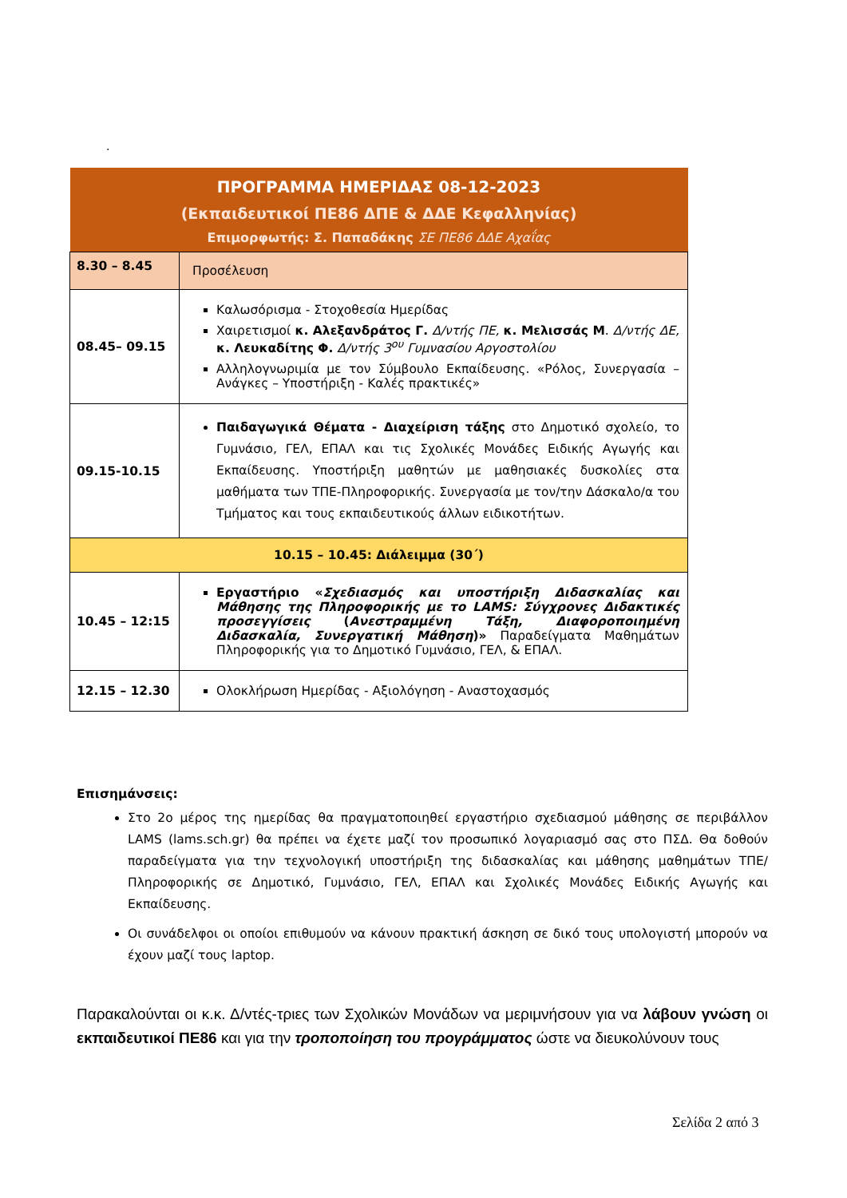.
| ΠΡΟΓΡΑΜΜΑ ΗΜΕΡΙΔΑΣ 08-12-2023 (Εκπαιδευτικοί ΠΕ86 ΔΠΕ & ΔΔΕ Κεφαλληνίας) Επιμορφωτής: Σ. Παπαδάκης ΣΕ ΠΕ86 ΔΔΕ Αχαΐας | |
| --- | --- |
| 8.30 – 8.45 | Προσέλευση |
| 08.45– 09.15 | Καλωσόρισμα - Στοχοθεσία Ημερίδας Χαιρετισμοί κ. Αλεξανδράτος Γ. Δ/ντής ΠΕ, κ. Μελισσάς Μ . Δ/ντής ΔΕ, κ. Λευκαδίτης Φ. Δ/ντής 3<sup>ου</sup> Γυμνασίου Αργοστολίου Αλληλογνωριμία με τον Σύμβουλο Εκπαίδευσης. «Ρόλος, Συνεργασία – Ανάγκες – Υποστήριξη - Καλές πρακτικές» |
| 09.15-10.15 | Παιδαγωγικά Θέματα - Διαχείριση τάξης στο Δημοτικό σχολείο, το Γυμνάσιο, ΓΕΛ, ΕΠΑΛ και τις Σχολικές Μονάδες Ειδικής Αγωγής και Εκπαίδευσης. Υποστήριξη μαθητών με μαθησιακές δυσκολίες στα μαθήματα των ΤΠΕ-Πληροφορικής. Συνεργασία με τον/την Δάσκαλο/α του Τμήματος και τους εκπαιδευτικούς άλλων ειδικοτήτων. |
| 10.15 – 10.45: Διάλειμμα (30΄) | |
| 10.45 – 12:15 | Εργαστήριο « Σχεδιασμός και υποστήριξη Διδασκαλίας και Μάθησης της Πληροφορικής με το LAMS: Σύγχρονες Διδακτικές προσεγγίσεις ( Ανεστραμμένη Τάξη, Διαφοροποιημένη Διδασκαλία, Συνεργατική Μάθηση )» Παραδείγματα Μαθημάτων Πληροφορικής για το Δημοτικό Γυμνάσιο, ΓΕΛ, & ΕΠΑΛ. |
| 12.15 – 12.30 | Ολοκλήρωση Ημερίδας - Αξιολόγηση - Αναστοχασμός |
Επισημάνσεις:
Στο 2ο μέρος της ημερίδας θα πραγματοποιηθεί εργαστήριο σχεδιασμού μάθησης σε περιβάλλον LAMS (lams.sch.gr) θα πρέπει να έχετε μαζί τον προσωπικό λογαριασμό σας στο ΠΣΔ. Θα δοθούν παραδείγματα για την τεχνολογική υποστήριξη της διδασκαλίας και μάθησης μαθημάτων ΤΠΕ/ Πληροφορικής σε Δημοτικό, Γυμνάσιο, ΓΕΛ, ΕΠΑΛ και Σχολικές Μονάδες Ειδικής Αγωγής και Εκπαίδευσης.
Οι συνάδελφοι οι οποίοι επιθυμούν να κάνουν πρακτική άσκηση σε δικό τους υπολογιστή μπορούν να έχουν μαζί τους laptop.
Παρακαλούνται οι κ.κ. Δ/ντές-τριες των Σχολικών Μονάδων να μεριμνήσουν για να λάβουν γνώση οι εκπαιδευτικοί ΠΕ86 και για την τροποποίηση του προγράμματος ώστε να διευκολύνουν τους
Σελίδα 2 από 3